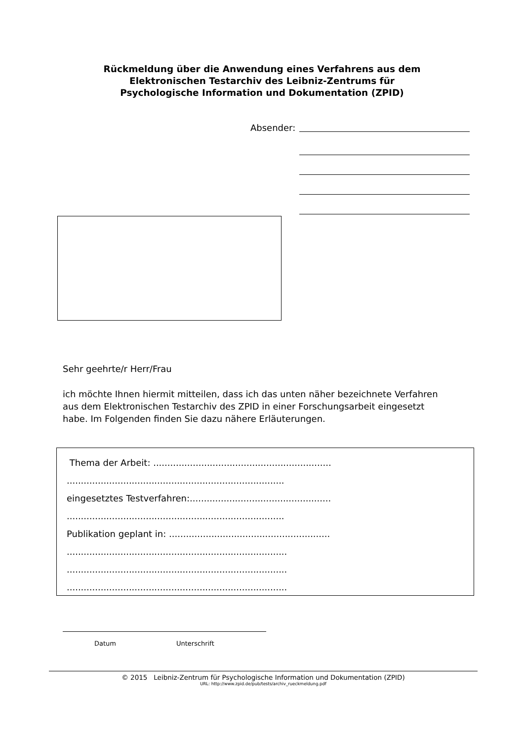Rückmeldung über die Anwendung eines Verfahrens aus dem
Elektronischen Testarchiv des Leibniz-Zentrums für
Psychologische Information und Dokumentation (ZPID)
Absender:
Sehr geehrte/r Herr/Frau
ich möchte Ihnen hiermit mitteilen, dass ich das unten näher bezeichnete Verfahren aus dem Elektronischen Testarchiv des ZPID in einer Forschungsarbeit eingesetzt habe. Im Folgenden finden Sie dazu nähere Erläuterungen.
Thema der Arbeit: ...............................................................
.............................................................................
eingesetztes Testverfahren:..................................................
.............................................................................
Publikation geplant in: .........................................................
..............................................................................
..............................................................................
..............................................................................
Datum Unterschrift
© 2015 Leibniz-Zentrum für Psychologische Information und Dokumentation (ZPID)
URL: http://www.zpid.de/pub/tests/archiv_rueckmeldung.pdf